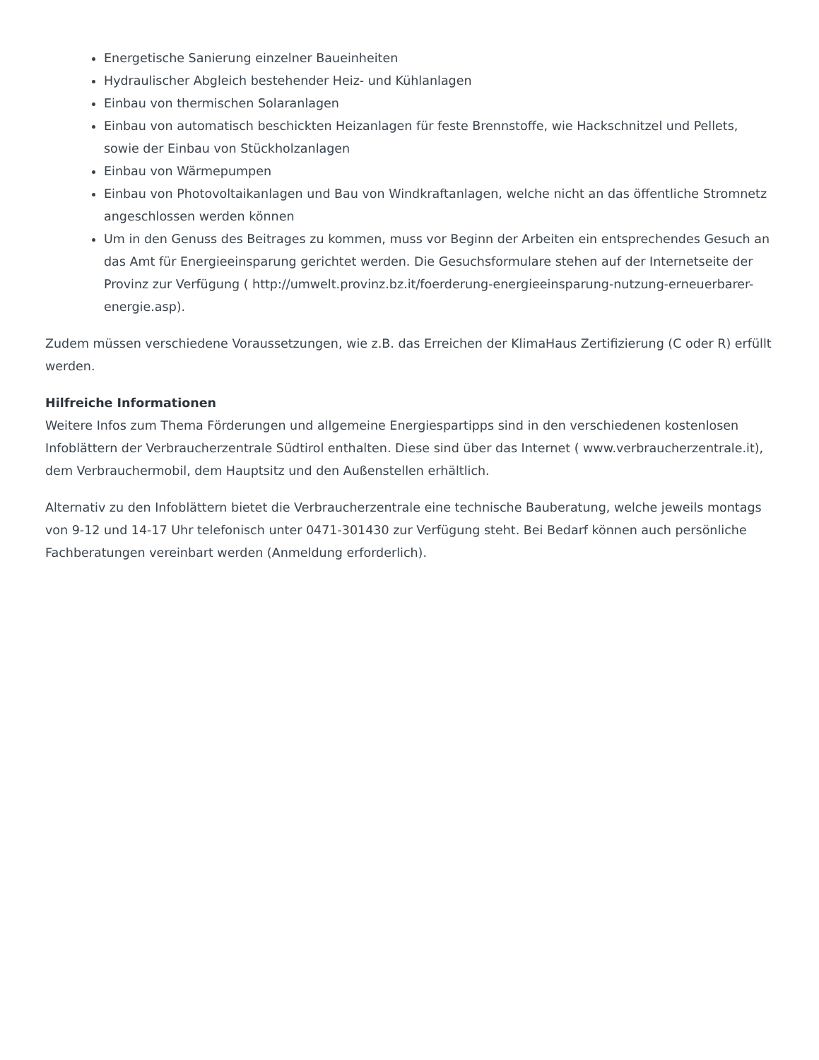Energetische Sanierung einzelner Baueinheiten
Hydraulischer Abgleich bestehender Heiz- und Kühlanlagen
Einbau von thermischen Solaranlagen
Einbau von automatisch beschickten Heizanlagen für feste Brennstoffe, wie Hackschnitzel und Pellets, sowie der Einbau von Stückholzanlagen
Einbau von Wärmepumpen
Einbau von Photovoltaikanlagen und Bau von Windkraftanlagen, welche nicht an das öffentliche Stromnetz angeschlossen werden können
Um in den Genuss des Beitrages zu kommen, muss vor Beginn der Arbeiten ein entsprechendes Gesuch an das Amt für Energieeinsparung gerichtet werden. Die Gesuchsformulare stehen auf der Internetseite der Provinz zur Verfügung ( http://umwelt.provinz.bz.it/foerderung-energieeinsparung-nutzung-erneuerbarer-energie.asp).
Zudem müssen verschiedene Voraussetzungen, wie z.B. das Erreichen der KlimaHaus Zertifizierung (C oder R) erfüllt werden.
Hilfreiche Informationen
Weitere Infos zum Thema Förderungen und allgemeine Energiespartipps sind in den verschiedenen kostenlosen Infoblättern der Verbraucherzentrale Südtirol enthalten. Diese sind über das Internet ( www.verbraucherzentrale.it), dem Verbrauchermobil, dem Hauptsitz und den Außenstellen erhältlich.
Alternativ zu den Infoblättern bietet die Verbraucherzentrale eine technische Bauberatung, welche jeweils montags von 9-12 und 14-17 Uhr telefonisch unter 0471-301430 zur Verfügung steht. Bei Bedarf können auch persönliche Fachberatungen vereinbart werden (Anmeldung erforderlich).